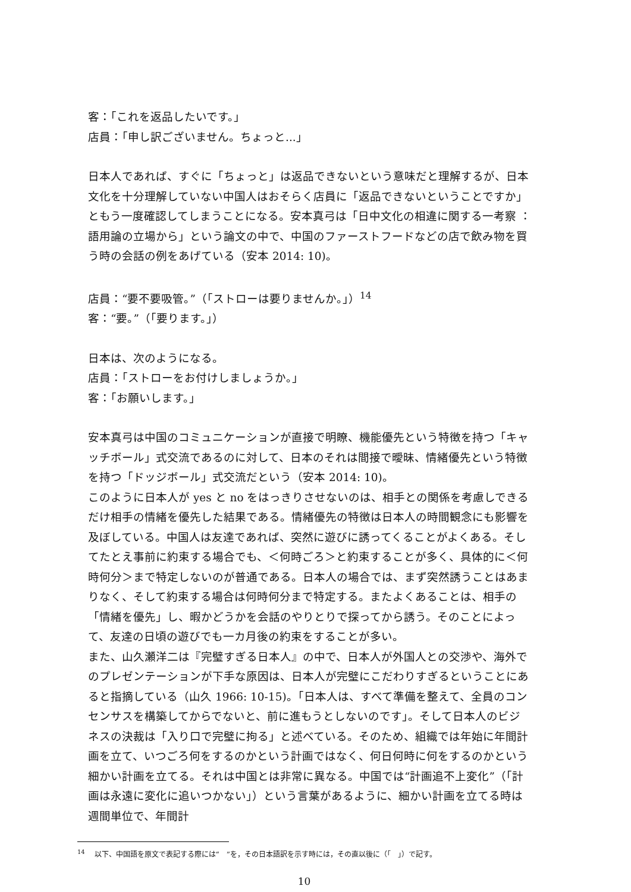客：「これを返品したいです。」
店員：「申し訳ございません。ちょっと...」
日本人であれば、すぐに「ちょっと」は返品できないという意味だと理解するが、日本文化を十分理解していない中国人はおそらく店員に「返品できないということですか」ともう一度確認してしまうことになる。安本真弓は「日中文化の相違に関する一考察 ： 語用論の立場から」という論文の中で、中国のファーストフードなどの店で飲み物を買う時の会話の例をあげている（安本 2014: 10)。
店員：“要不要吸管。”（「ストローは要りませんか。」）<sup>14</sup>
客：“要。”（「要ります。」）
日本は、次のようになる。
店員：「ストローをお付けしましょうか。」
客：「お願いします。」
安本真弓は中国のコミュニケーションが直接で明瞭、機能優先という特徴を持つ「キャッチボール」式交流であるのに対して、日本のそれは間接で曖昧、情緒優先という特徴を持つ「ドッジボール」式交流だという（安本 2014: 10)。
このように日本人が yes と no をはっきりさせないのは、相手との関係を考慮しできるだけ相手の情緒を優先した結果である。情緒優先の特徴は日本人の時間観念にも影響を及ぼしている。中国人は友達であれば、突然に遊びに誘ってくることがよくある。そしてたとえ事前に約束する場合でも、＜何時ごろ＞と約束することが多く、具体的に＜何時何分＞まで特定しないのが普通である。日本人の場合では、まず突然誘うことはあまりなく、そして約束する場合は何時何分まで特定する。またよくあることは、相手の「情緒を優先」し、暇かどうかを会話のやりとりで探ってから誘う。そのことによって、友達の日頃の遊びでも一カ月後の約束をすることが多い。
また、山久瀬洋二は『完璧すぎる日本人』の中で、日本人が外国人との交渉や、海外でのプレゼンテーションが下手な原因は、日本人が完璧にこだわりすぎるということにあると指摘している（山久 1966: 10-15)。「日本人は、すべて準備を整えて、全員のコンセンサスを構築してからでないと、前に進もうとしないのです」。そして日本人のビジネスの決裁は「入り口で完璧に拘る」と述べている。そのため、組織では年始に年間計画を立て、いつごろ何をするのかという計画ではなく、何日何時に何をするのかという細かい計画を立てる。それは中国とは非常に異なる。中国では“計画追不上変化”（「計画は永遠に変化に追いつかない」）という言葉があるように、細かい計画を立てる時は週間単位で、年間計
<sup>14</sup> 　以下、中国語を原文で表記する際には“　”を，その日本語訳を示す時には，その直以後に（「　」）で記す。
10